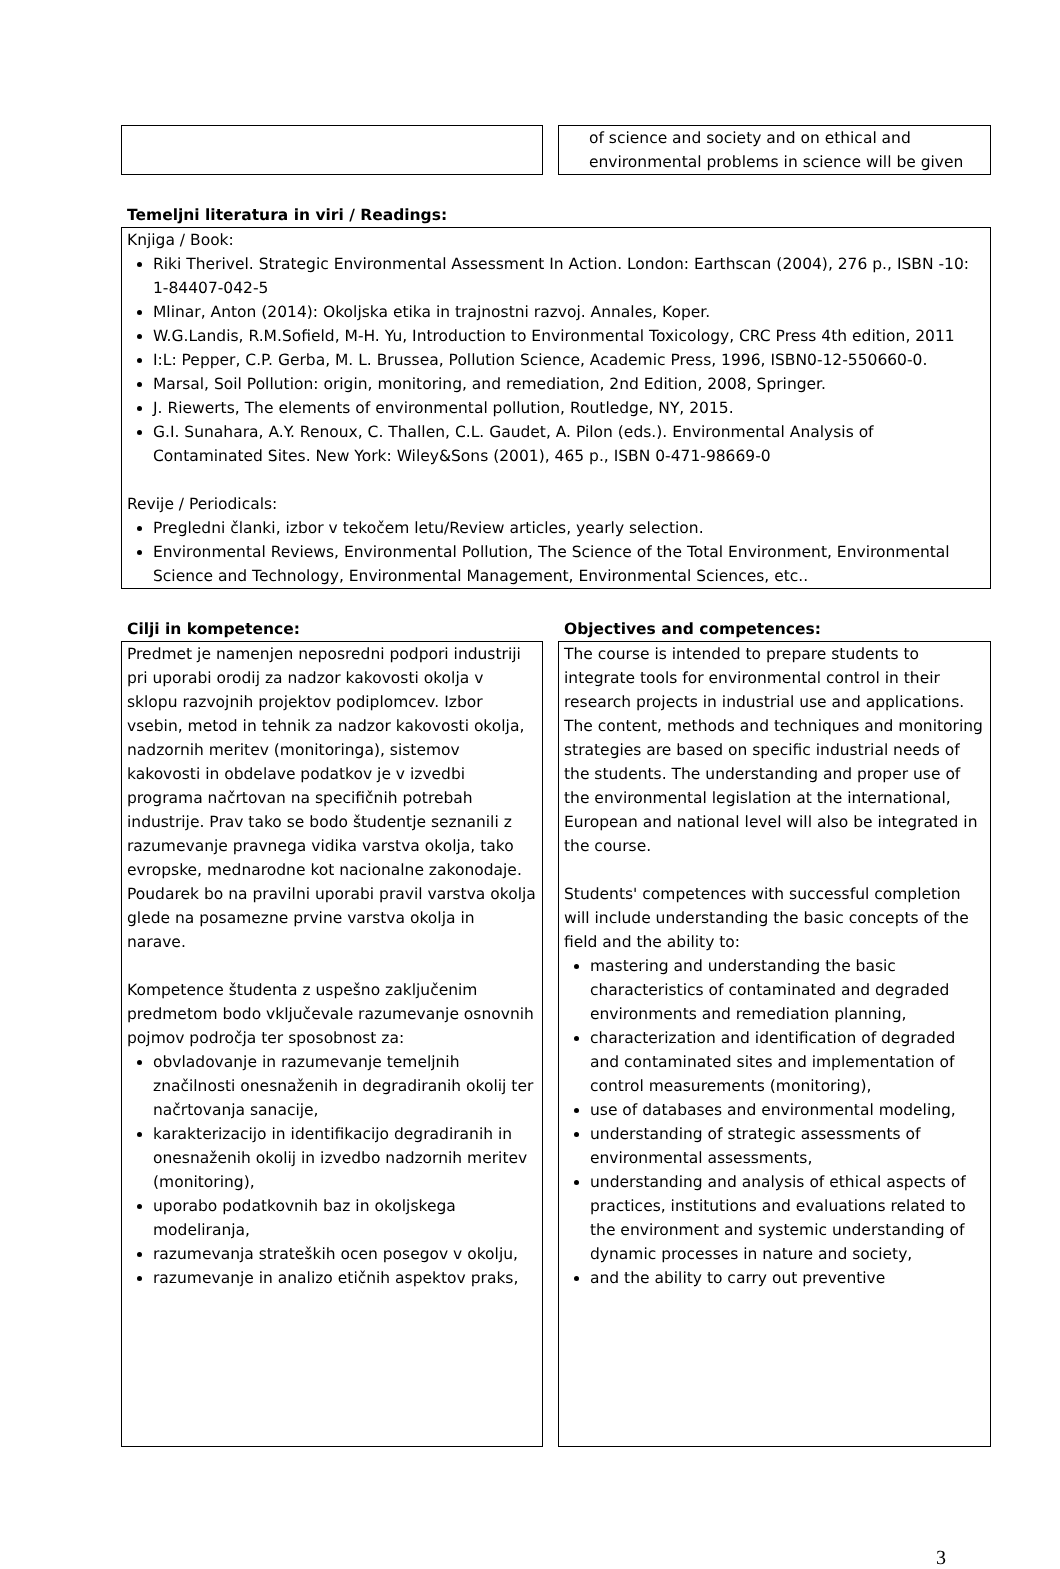of science and society and on ethical and environmental problems in science will be given
Temeljni literatura in viri / Readings:
Knjiga / Book:
Riki Therivel. Strategic Environmental Assessment In Action. London: Earthscan (2004), 276 p., ISBN -10: 1-84407-042-5
Mlinar, Anton (2014): Okoljska etika in trajnostni razvoj. Annales, Koper.
W.G.Landis, R.M.Sofield, M-H. Yu, Introduction to Environmental Toxicology, CRC Press 4th edition, 2011
I:L: Pepper, C.P. Gerba, M. L. Brussea, Pollution Science, Academic Press, 1996, ISBN0-12-550660-0.
Marsal, Soil Pollution: origin, monitoring, and remediation, 2nd Edition, 2008, Springer.
J. Riewerts, The elements of environmental pollution, Routledge, NY, 2015.
G.I. Sunahara, A.Y. Renoux, C. Thallen, C.L. Gaudet, A. Pilon (eds.). Environmental Analysis of Contaminated Sites. New York: Wiley&Sons (2001), 465 p., ISBN 0-471-98669-0
Revije / Periodicals:
Pregledni članki, izbor v tekočem letu/Review articles, yearly selection.
Environmental Reviews, Environmental Pollution, The Science of the Total Environment, Environmental Science and Technology, Environmental Management, Environmental Sciences, etc..
Cilji in kompetence:
Predmet je namenjen neposredni podpori industriji pri uporabi orodij za nadzor kakovosti okolja v sklopu razvojnih projektov podiplomcev. Izbor vsebin, metod in tehnik za nadzor kakovosti okolja, nadzornih meritev (monitoringa), sistemov kakovosti in obdelave podatkov je v izvedbi programa načrtovan na specifičnih potrebah industrije. Prav tako se bodo študentje seznanili z razumevanje pravnega vidika varstva okolja, tako evropske, mednarodne kot nacionalne zakonodaje. Poudarek bo na pravilni uporabi pravil varstva okolja glede na posamezne prvine varstva okolja in narave.
Kompetence študenta z uspešno zaključenim predmetom bodo vključevale razumevanje osnovnih pojmov področja ter sposobnost za:
obvladovanje in razumevanje temeljnih značilnosti onesnaženih in degradiranih okolij ter načrtovanja sanacije,
karakterizacijo in identifikacijo degradiranih in onesnaženih okolij in izvedbo nadzornih meritev (monitoring),
uporabo podatkovnih baz in okoljskega modeliranja,
razumevanja strateških ocen posegov v okolju,
razumevanje in analizo etičnih aspektov praks,
Objectives and competences:
The course is intended to prepare students to integrate tools for environmental control in their research projects in industrial use and applications. The content, methods and techniques and monitoring strategies are based on specific industrial needs of the students. The understanding and proper use of the environmental legislation at the international, European and national level will also be integrated in the course.
Students' competences with successful completion will include understanding the basic concepts of the field and the ability to:
mastering and understanding the basic characteristics of contaminated and degraded environments and remediation planning,
characterization and identification of degraded and contaminated sites and implementation of control measurements (monitoring),
use of databases and environmental modeling,
understanding of strategic assessments of environmental assessments,
understanding and analysis of ethical aspects of practices, institutions and evaluations related to the environment and systemic understanding of dynamic processes in nature and society,
and the ability to carry out preventive
3